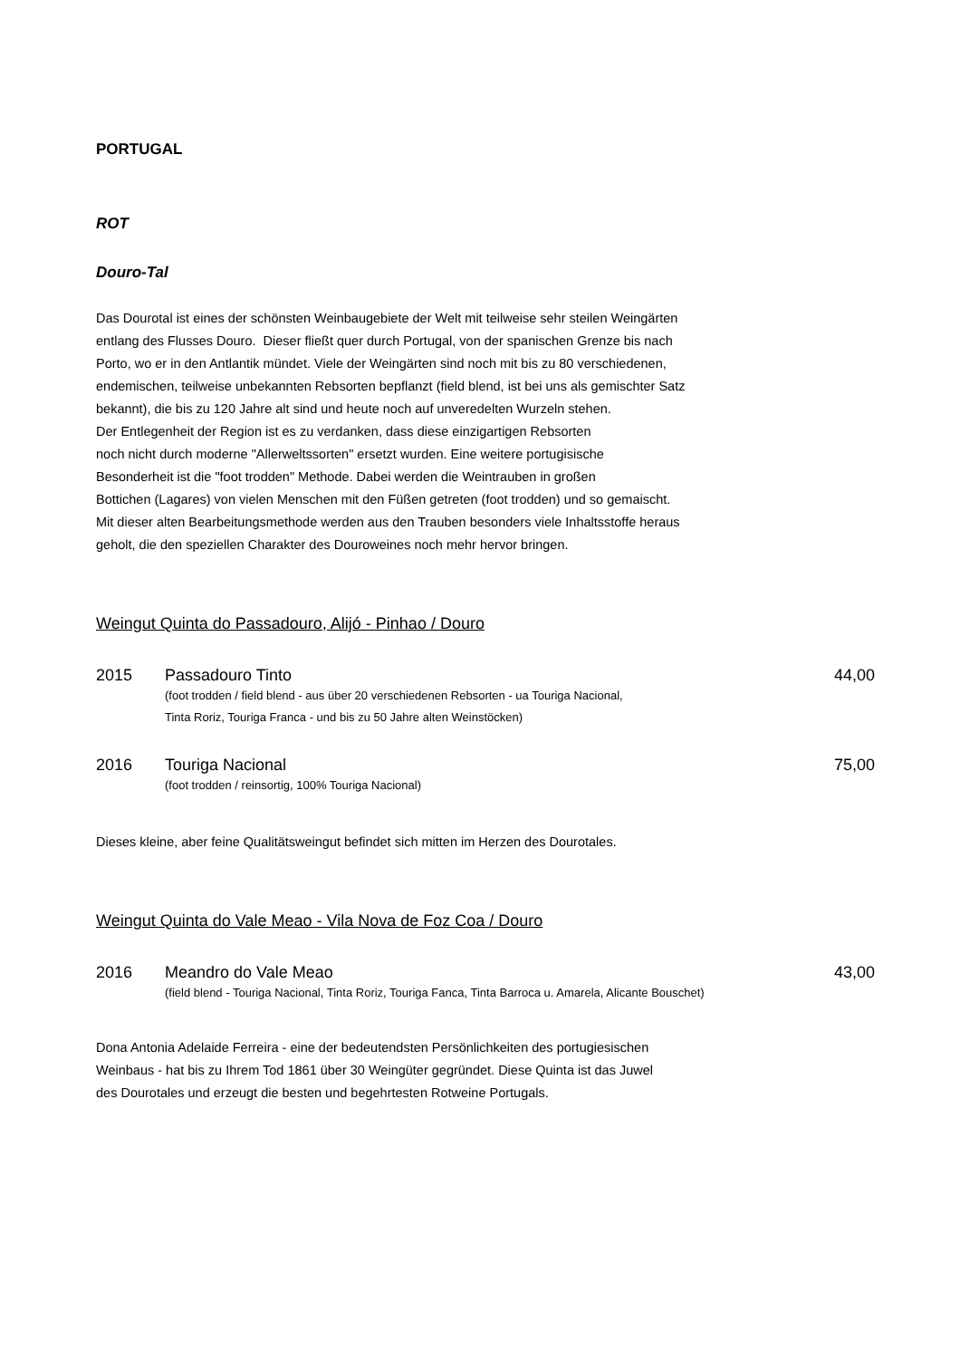PORTUGAL
ROT
Douro-Tal
Das Dourotal ist eines der schönsten Weinbaugebiete der Welt mit teilweise sehr steilen Weingärten
entlang des Flusses Douro. Dieser fließt quer durch Portugal, von der spanischen Grenze bis nach
Porto, wo er in den Antlantik mündet. Viele der Weingärten sind noch mit bis zu 80 verschiedenen,
endemischen, teilweise unbekannten Rebsorten bepflanzt (field blend, ist bei uns als gemischter Satz
bekannt), die bis zu 120 Jahre alt sind und heute noch auf unveredelten Wurzeln stehen.
Der Entlegenheit der Region ist es zu verdanken, dass diese einzigartigen Rebsorten
noch nicht durch moderne "Allerweltssorten" ersetzt wurden. Eine weitere portugisische
Besonderheit ist die "foot trodden" Methode. Dabei werden die Weintrauben in großen
Bottichen (Lagares) von vielen Menschen mit den Füßen getreten (foot trodden) und so gemaischt.
Mit dieser alten Bearbeitungsmethode werden aus den Trauben besonders viele Inhaltsstoffe heraus
geholt, die den speziellen Charakter des Douroweines noch mehr hervor bringen.
Weingut Quinta do Passadouro, Alijó - Pinhao / Douro
2015 Passadouro Tinto 44,00
(foot trodden / field blend - aus über 20 verschiedenen Rebsorten - ua Touriga Nacional,
Tinta Roriz, Touriga Franca - und bis zu 50 Jahre alten Weinstöcken)
2016 Touriga Nacional 75,00
(foot trodden / reinsortig, 100% Touriga Nacional)
Dieses kleine, aber feine Qualitätsweingut befindet sich mitten im Herzen des Dourotales.
Weingut Quinta do Vale Meao - Vila Nova de Foz Coa / Douro
2016 Meandro do Vale Meao 43,00
(field blend - Touriga Nacional, Tinta Roriz, Touriga Fanca, Tinta Barroca u. Amarela, Alicante Bouschet)
Dona Antonia Adelaide Ferreira - eine der bedeutendsten Persönlichkeiten des portugiesischen
Weinbaus - hat bis zu Ihrem Tod 1861 über 30 Weingüter gegründet. Diese Quinta ist das Juwel
des Dourotales und erzeugt die besten und begehrtesten Rotweine Portugals.